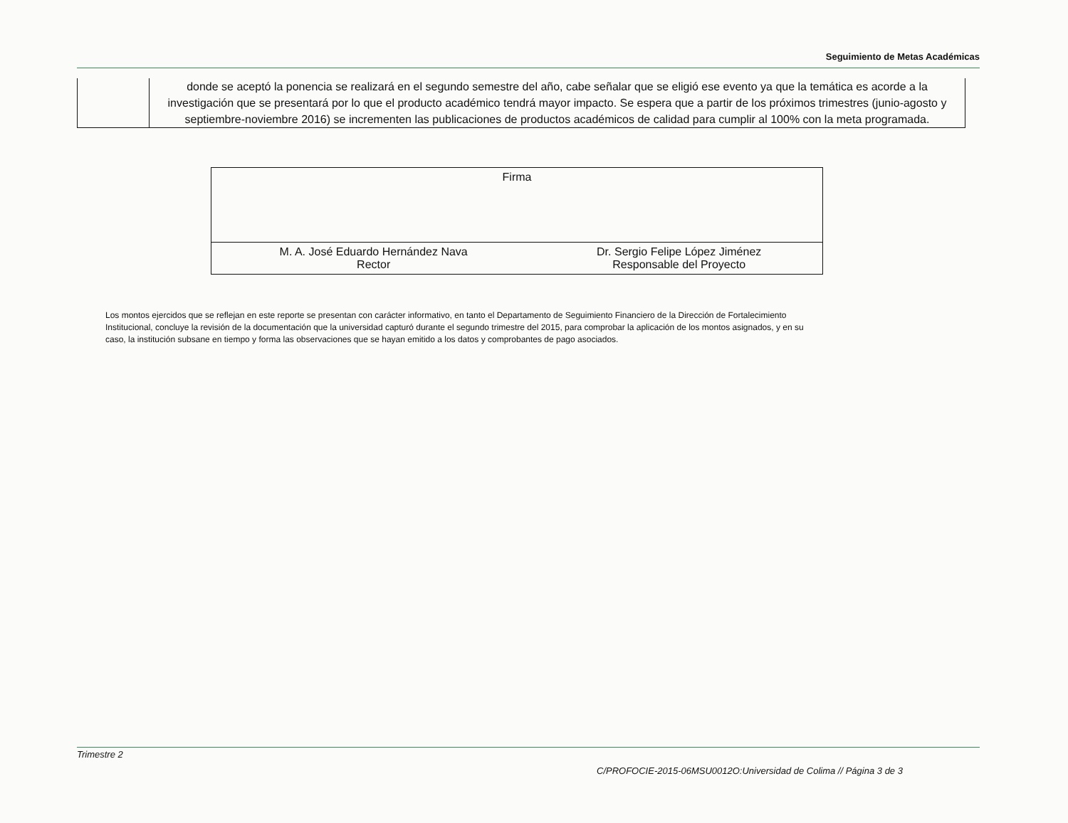Seguimiento de Metas Académicas
| | donde se aceptó la ponencia se realizará en el segundo semestre del año, cabe señalar que se eligió ese evento ya que la temática es acorde a la investigación que se presentará por lo que el producto académico tendrá mayor impacto. Se espera que a partir de los próximos trimestres (junio-agosto y septiembre-noviembre 2016) se incrementen las publicaciones de productos académicos de calidad para cumplir al 100% con la meta programada. |
| Firma | |
| M. A. José Eduardo Hernández Nava Rector | Dr. Sergio Felipe López Jiménez Responsable del Proyecto |
Los montos ejercidos que se reflejan en este reporte se presentan con carácter informativo, en tanto el Departamento de Seguimiento Financiero de la Dirección de Fortalecimiento Institucional, concluye la revisión de la documentación que la universidad capturó durante el segundo trimestre del 2015, para comprobar la aplicación de los montos asignados, y en su caso, la institución subsane en tiempo y forma las observaciones que se hayan emitido a los datos y comprobantes de pago asociados.
Trimestre 2
C/PROFOCIE-2015-06MSU0012O:Universidad de Colima // Página 3 de 3